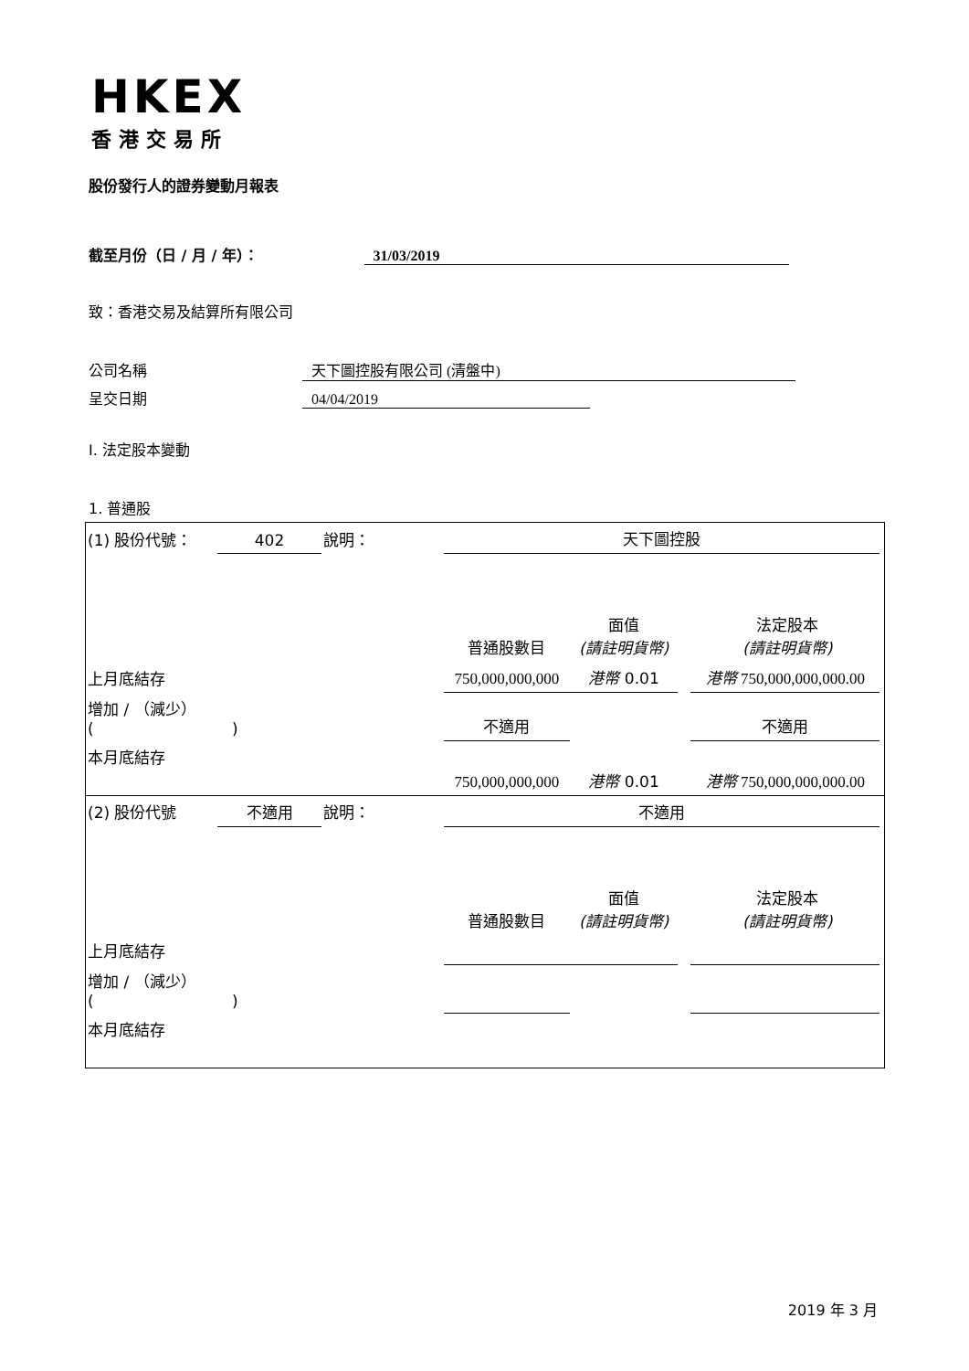HKEX
香港交易所
股份發行人的證券變動月報表
截至月份（日 / 月 / 年）： 31/03/2019
致：香港交易及結算所有限公司
公司名稱 天下圖控股有限公司 (清盤中)
呈交日期 04/04/2019
I. 法定股本變動
1. 普通股
| (1) 股份代號： | 402 | 說明： | 天下圖控股 | | | | |
| | | | 普通股數目 | 面值 (請註明貨幣) | | 法定股本 (請註明貨幣) | |
| 上月底結存 | | | 750,000,000,000 | 港幣 0.01 | | 港幣 750,000,000,000.00 | |
| 增加 / （減少） ( ) | | | 不適用 | | | 不適用 | |
| 本月底結存 | | | 750,000,000,000 | 港幣 0.01 | | 港幣 750,000,000,000.00 | |
| (2) 股份代號 | 不適用 | 說明： | 不適用 | | | | |
| | | | 普通股數目 | 面值 (請註明貨幣) | | 法定股本 (請註明貨幣) | |
| 上月底結存 | | | | | | | |
| 增加 / （減少） ( ) | | | | | | | |
| 本月底結存 | | | | | | | |
2019 年 3 月